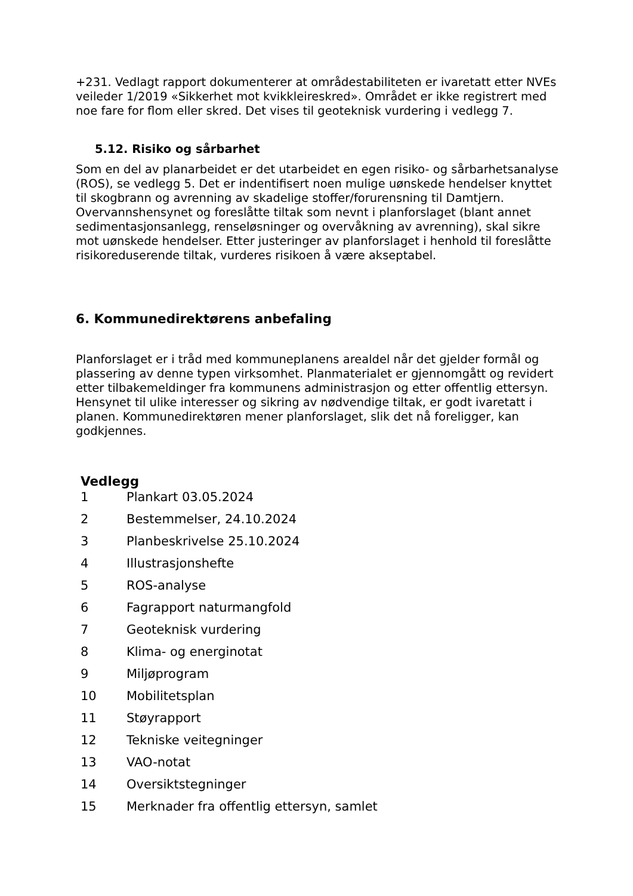+231. Vedlagt rapport dokumenterer at områdestabiliteten er ivaretatt etter NVEs veileder 1/2019 «Sikkerhet mot kvikkleireskred». Området er ikke registrert med noe fare for flom eller skred. Det vises til geoteknisk vurdering i vedlegg 7.
5.12. Risiko og sårbarhet
Som en del av planarbeidet er det utarbeidet en egen risiko- og sårbarhetsanalyse (ROS), se vedlegg 5. Det er indentifisert noen mulige uønskede hendelser knyttet til skogbrann og avrenning av skadelige stoffer/forurensning til Damtjern. Overvannshensynet og foreslåtte tiltak som nevnt i planforslaget (blant annet sedimentasjonsanlegg, renseløsninger og overvåkning av avrenning), skal sikre mot uønskede hendelser. Etter justeringer av planforslaget i henhold til foreslåtte risikoreduserende tiltak, vurderes risikoen å være akseptabel.
6. Kommunedirektørens anbefaling
Planforslaget er i tråd med kommuneplanens arealdel når det gjelder formål og plassering av denne typen virksomhet. Planmaterialet er gjennomgått og revidert etter tilbakemeldinger fra kommunens administrasjon og etter offentlig ettersyn. Hensynet til ulike interesser og sikring av nødvendige tiltak, er godt ivaretatt i planen. Kommunedirektøren mener planforslaget, slik det nå foreligger, kan godkjennes.
Vedlegg
| 1 | Plankart 03.05.2024 |
| 2 | Bestemmelser, 24.10.2024 |
| 3 | Planbeskrivelse 25.10.2024 |
| 4 | Illustrasjonshefte |
| 5 | ROS-analyse |
| 6 | Fagrapport naturmangfold |
| 7 | Geoteknisk vurdering |
| 8 | Klima- og energinotat |
| 9 | Miljøprogram |
| 10 | Mobilitetsplan |
| 11 | Støyrapport |
| 12 | Tekniske veitegninger |
| 13 | VAO-notat |
| 14 | Oversiktstegninger |
| 15 | Merknader fra offentlig ettersyn, samlet |